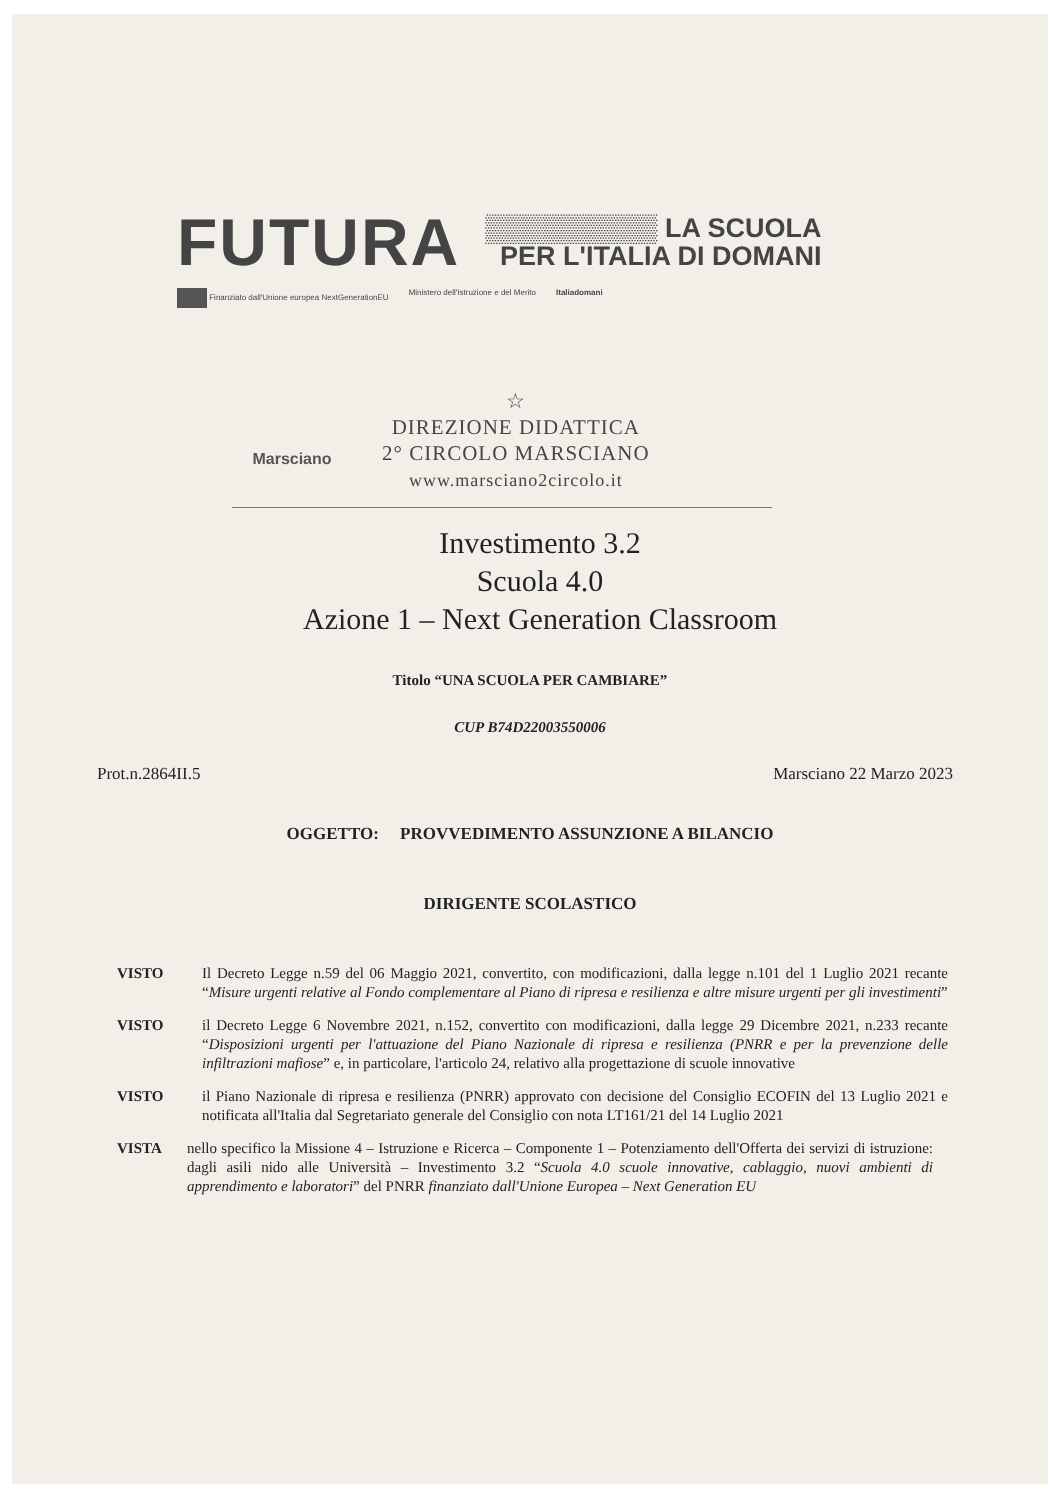FUTURA
▒▒▒▒▒▒▒▒▒ LA SCUOLA
PER L'ITALIA DI DOMANI
Finanziato dall'Unione europea NextGenerationEU Ministero dell'Istruzione e del Merito Italiadomani
Marsciano
☆
DIREZIONE DIDATTICA
2° CIRCOLO MARSCIANO
www.marsciano2circolo.it
Investimento 3.2
Scuola 4.0
Azione 1 – Next Generation Classroom
Titolo “UNA SCUOLA PER CAMBIARE”
CUP B74D22003550006
Prot.n.2864II.5 Marsciano 22 Marzo 2023
OGGETTO: PROVVEDIMENTO ASSUNZIONE A BILANCIO
DIRIGENTE SCOLASTICO
VISTO Il Decreto Legge n.59 del 06 Maggio 2021, convertito, con modificazioni, dalla legge n.101 del 1 Luglio 2021 recante “Misure urgenti relative al Fondo complementare al Piano di ripresa e resilienza e altre misure urgenti per gli investimenti”
VISTO il Decreto Legge 6 Novembre 2021, n.152, convertito con modificazioni, dalla legge 29 Dicembre 2021, n.233 recante “Disposizioni urgenti per l'attuazione del Piano Nazionale di ripresa e resilienza (PNRR e per la prevenzione delle infiltrazioni mafiose” e, in particolare, l'articolo 24, relativo alla progettazione di scuole innovative
VISTO il Piano Nazionale di ripresa e resilienza (PNRR) approvato con decisione del Consiglio ECOFIN del 13 Luglio 2021 e notificata all'Italia dal Segretariato generale del Consiglio con nota LT161/21 del 14 Luglio 2021
VISTA nello specifico la Missione 4 – Istruzione e Ricerca – Componente 1 – Potenziamento dell'Offerta dei servizi di istruzione: dagli asili nido alle Università – Investimento 3.2 “Scuola 4.0 scuole innovative, cablaggio, nuovi ambienti di apprendimento e laboratori” del PNRR finanziato dall'Unione Europea – Next Generation EU